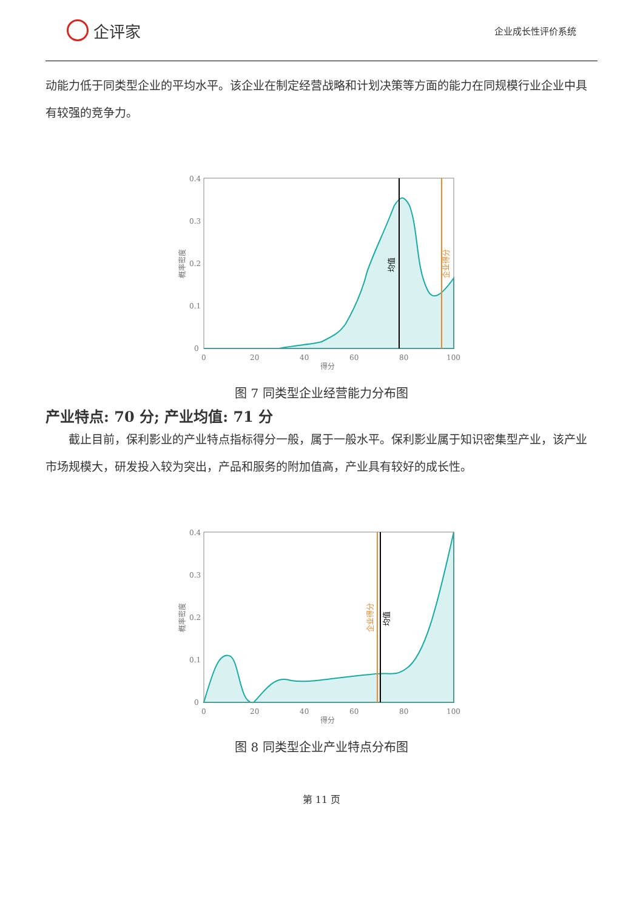企评家
企业成长性评价系统
动能力低于同类型企业的平均水平。该企业在制定经营战略和计划决策等方面的能力在同规模行业企业中具有较强的竞争力。
0.4
0.3
0.2
0.1
0
0
20
40
60
80
100
得分
概率密度
均值
企业得分
图 7 同类型企业经营能力分布图
产业特点: 70 分; 产业均值: 71 分
截止目前，保利影业的产业特点指标得分一般，属于一般水平。保利影业属于知识密集型产业，该产业市场规模大，研发投入较为突出，产品和服务的附加值高，产业具有较好的成长性。
0.4
0.3
0.2
0.1
0
0
20
40
60
80
100
得分
概率密度
企业得分
均值
图 8 同类型企业产业特点分布图
第 11 页